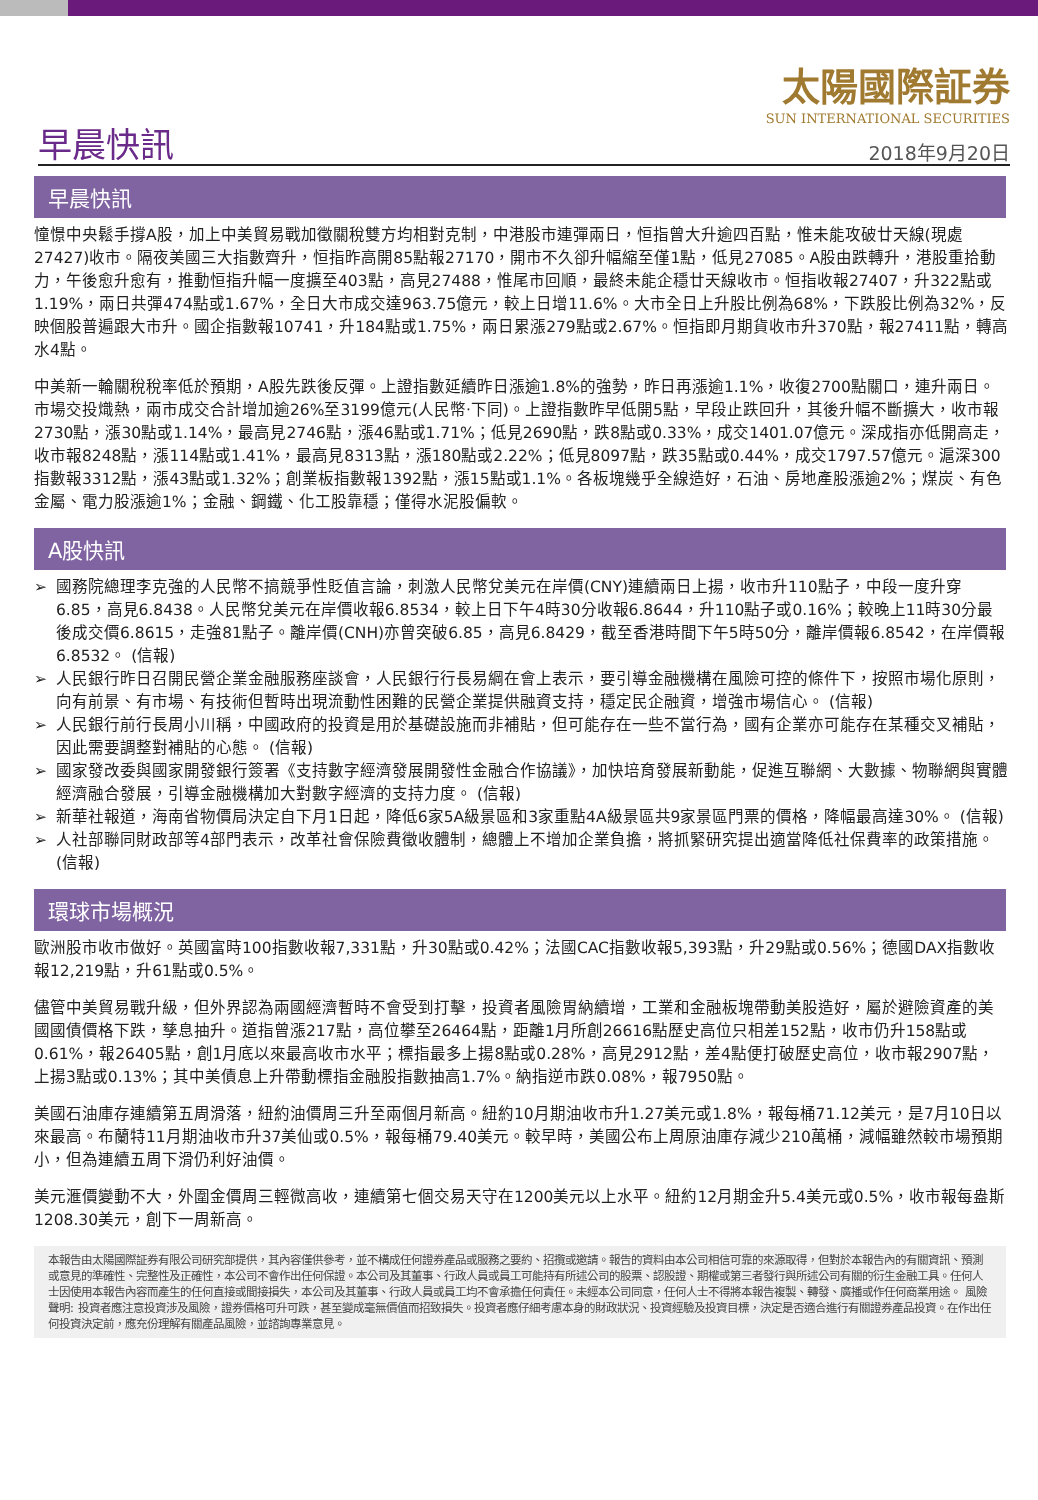早晨快訊
太陽國際証券
SUN INTERNATIONAL SECURITIES
2018年9月20日
早晨快訊
憧憬中央鬆手撐A股，加上中美貿易戰加徵關稅雙方均相對克制，中港股市連彈兩日，恒指曾大升逾四百點，惟未能攻破廿天線(現處27427)收市。隔夜美國三大指數齊升，恒指昨高開85點報27170，開市不久卻升幅縮至僅1點，低見27085。A股由跌轉升，港股重拾動力，午後愈升愈有，推動恒指升幅一度擴至403點，高見27488，惟尾市回順，最終未能企穩廿天線收市。恒指收報27407，升322點或1.19%，兩日共彈474點或1.67%，全日大市成交達963.75億元，較上日增11.6%。大市全日上升股比例為68%，下跌股比例為32%，反映個股普遍跟大市升。國企指數報10741，升184點或1.75%，兩日累漲279點或2.67%。恒指即月期貨收市升370點，報27411點，轉高水4點。
中美新一輪關稅稅率低於預期，A股先跌後反彈。上證指數延續昨日漲逾1.8%的強勢，昨日再漲逾1.1%，收復2700點關口，連升兩日。市場交投熾熱，兩市成交合計增加逾26%至3199億元(人民幣‧下同)。上證指數昨早低開5點，早段止跌回升，其後升幅不斷擴大，收市報2730點，漲30點或1.14%，最高見2746點，漲46點或1.71%；低見2690點，跌8點或0.33%，成交1401.07億元。深成指亦低開高走，收市報8248點，漲114點或1.41%，最高見8313點，漲180點或2.22%；低見8097點，跌35點或0.44%，成交1797.57億元。滬深300指數報3312點，漲43點或1.32%；創業板指數報1392點，漲15點或1.1%。各板塊幾乎全線造好，石油、房地產股漲逾2%；煤炭、有色金屬、電力股漲逾1%；金融、鋼鐵、化工股靠穩；僅得水泥股偏軟。
A股快訊
➢ 國務院總理李克強的人民幣不搞競爭性貶值言論，刺激人民幣兌美元在岸價(CNY)連續兩日上揚，收市升110點子，中段一度升穿6.85，高見6.8438。人民幣兌美元在岸價收報6.8534，較上日下午4時30分收報6.8644，升110點子或0.16%；較晚上11時30分最後成交價6.8615，走強81點子。離岸價(CNH)亦曾突破6.85，高見6.8429，截至香港時間下午5時50分，離岸價報6.8542，在岸價報6.8532。 (信報)
➢ 人民銀行昨日召開民營企業金融服務座談會，人民銀行行長易綱在會上表示，要引導金融機構在風險可控的條件下，按照市場化原則，向有前景、有市場、有技術但暫時出現流動性困難的民營企業提供融資支持，穩定民企融資，增強市場信心。 (信報)
➢ 人民銀行前行長周小川稱，中國政府的投資是用於基礎設施而非補貼，但可能存在一些不當行為，國有企業亦可能存在某種交叉補貼，因此需要調整對補貼的心態。 (信報)
➢ 國家發改委與國家開發銀行簽署《支持數字經濟發展開發性金融合作協議》，加快培育發展新動能，促進互聯網、大數據、物聯網與實體經濟融合發展，引導金融機構加大對數字經濟的支持力度。 (信報)
➢ 新華社報道，海南省物價局決定自下月1日起，降低6家5A級景區和3家重點4A級景區共9家景區門票的價格，降幅最高達30%。 (信報)
➢ 人社部聯同財政部等4部門表示，改革社會保險費徵收體制，總體上不增加企業負擔，將抓緊研究提出適當降低社保費率的政策措施。 (信報)
環球市場概況
歐洲股市收市做好。英國富時100指數收報7,331點，升30點或0.42%；法國CAC指數收報5,393點，升29點或0.56%；德國DAX指數收報12,219點，升61點或0.5%。
儘管中美貿易戰升級，但外界認為兩國經濟暫時不會受到打擊，投資者風險胃納續增，工業和金融板塊帶動美股造好，屬於避險資產的美國國債價格下跌，孳息抽升。道指曾漲217點，高位攀至26464點，距離1月所創26616點歷史高位只相差152點，收市仍升158點或0.61%，報26405點，創1月底以來最高收市水平；標指最多上揚8點或0.28%，高見2912點，差4點便打破歷史高位，收市報2907點，上揚3點或0.13%；其中美債息上升帶動標指金融股指數抽高1.7%。納指逆市跌0.08%，報7950點。
美國石油庫存連續第五周滑落，紐約油價周三升至兩個月新高。紐約10月期油收市升1.27美元或1.8%，報每桶71.12美元，是7月10日以來最高。布蘭特11月期油收市升37美仙或0.5%，報每桶79.40美元。較早時，美國公布上周原油庫存減少210萬桶，減幅雖然較市場預期小，但為連續五周下滑仍利好油價。
美元滙價變動不大，外圍金價周三輕微高收，連續第七個交易天守在1200美元以上水平。紐約12月期金升5.4美元或0.5%，收市報每盎斯1208.30美元，創下一周新高。
本報告由太陽國際証券有限公司研究部提供，其內容僅供參考，並不構成任何證券產品或服務之要約、招攬或邀請。報告的資料由本公司相信可靠的來源取得，但對於本報告內的有關資訊、預測或意見的準確性、完整性及正確性，本公司不會作出任何保證。本公司及其董事、行政人員或員工可能持有所述公司的股票、認股證、期權或第三者發行與所述公司有關的衍生金融工具。任何人士因使用本報告內容而產生的任何直接或間接損失，本公司及其董事、行政人員或員工均不會承擔任何責任。未經本公司同意，任何人士不得將本報告複製、轉發、廣播或作任何商業用途。 風險聲明: 投資者應注意投資涉及風險，證券價格可升可跌，甚至變成毫無價值而招致損失。投資者應仔細考慮本身的財政狀況、投資經驗及投資目標，決定是否適合進行有關證券產品投資。在作出任何投資決定前，應充份理解有關產品風險，並諮詢專業意見。